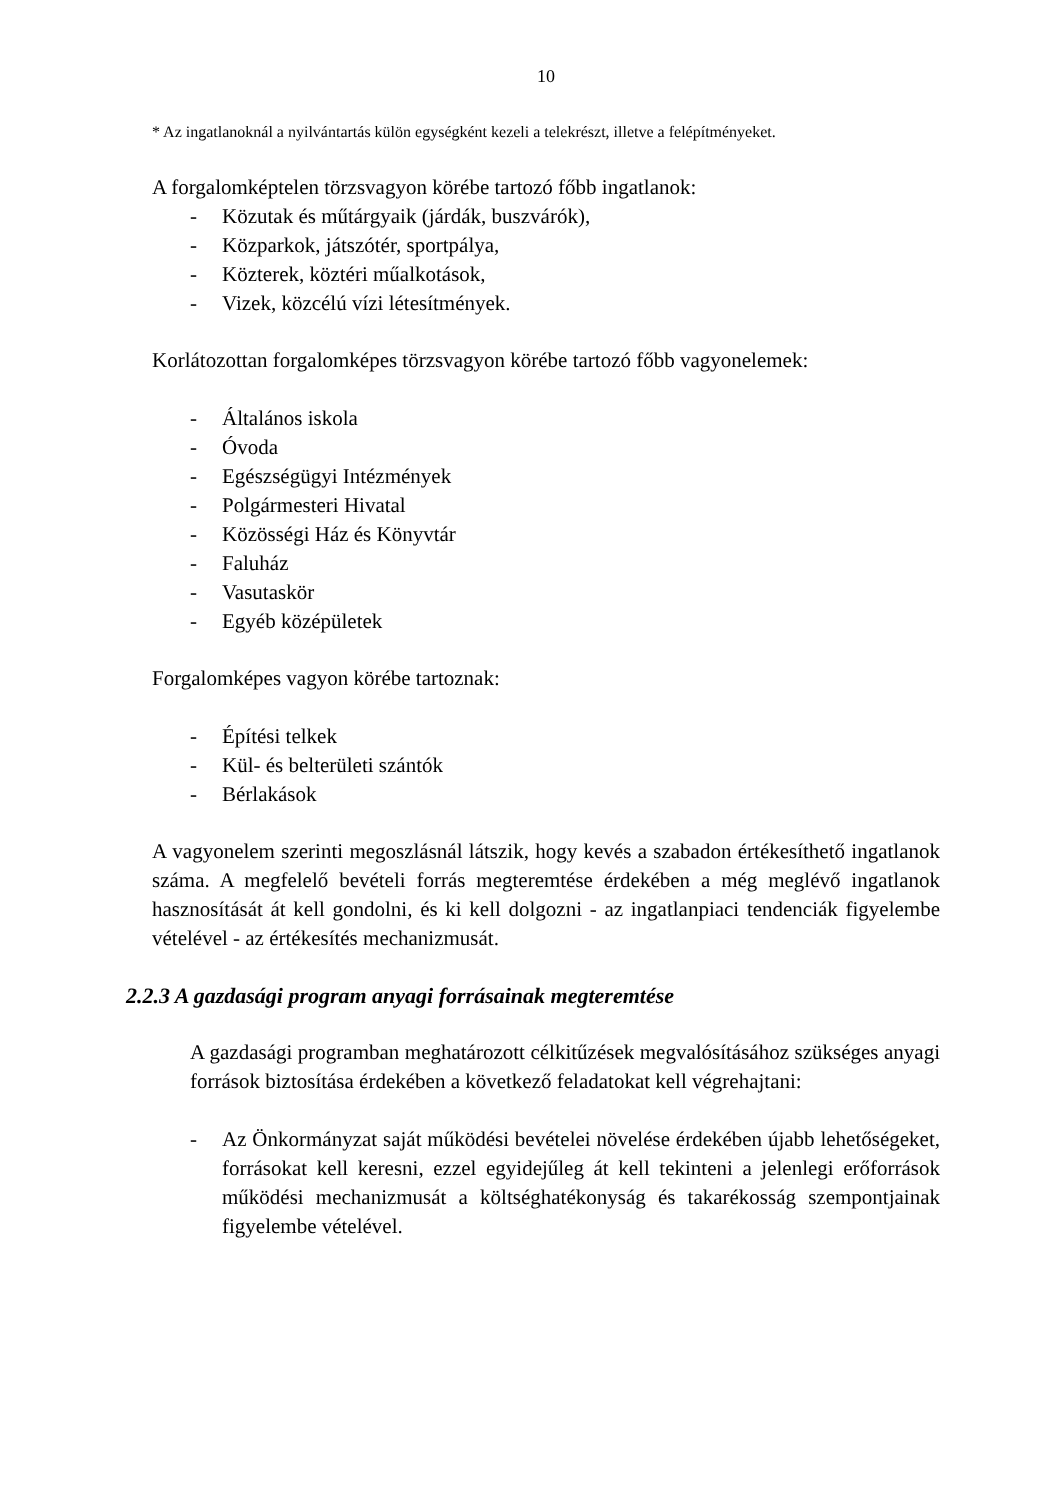10
* Az ingatlanoknál a nyilvántartás külön egységként kezeli a telekrészt, illetve a felépítményeket.
A forgalomképtelen törzsvagyon körébe tartozó főbb ingatlanok:
- Közutak és műtárgyaik (járdák, buszvárók),
- Közparkok, játszótér, sportpálya,
- Közterek, köztéri műalkotások,
- Vizek, közcélú vízi létesítmények.
Korlátozottan forgalomképes törzsvagyon körébe tartozó főbb vagyonelemek:
- Általános iskola
- Óvoda
- Egészségügyi Intézmények
- Polgármesteri Hivatal
- Közösségi Ház és Könyvtár
- Faluház
- Vasutaskör
- Egyéb középületek
Forgalomképes vagyon körébe tartoznak:
- Építési telkek
- Kül- és belterületi szántók
- Bérlakások
A vagyonelem szerinti megoszlásnál látszik, hogy kevés a szabadon értékesíthető ingatlanok száma. A megfelelő bevételi forrás megteremtése érdekében a még meglévő ingatlanok hasznosítását át kell gondolni, és ki kell dolgozni - az ingatlanpiaci tendenciák figyelembe vételével - az értékesítés mechanizmusát.
2.2.3 A gazdasági program anyagi forrásainak megteremtése
A gazdasági programban meghatározott célkitűzések megvalósításához szükséges anyagi források biztosítása érdekében a következő feladatokat kell végrehajtani:
- Az Önkormányzat saját működési bevételei növelése érdekében újabb lehetőségeket, forrásokat kell keresni, ezzel egyidejűleg át kell tekinteni a jelenlegi erőforrások működési mechanizmusát a költséghatékonyság és takarékosság szempontjainak figyelembe vételével.